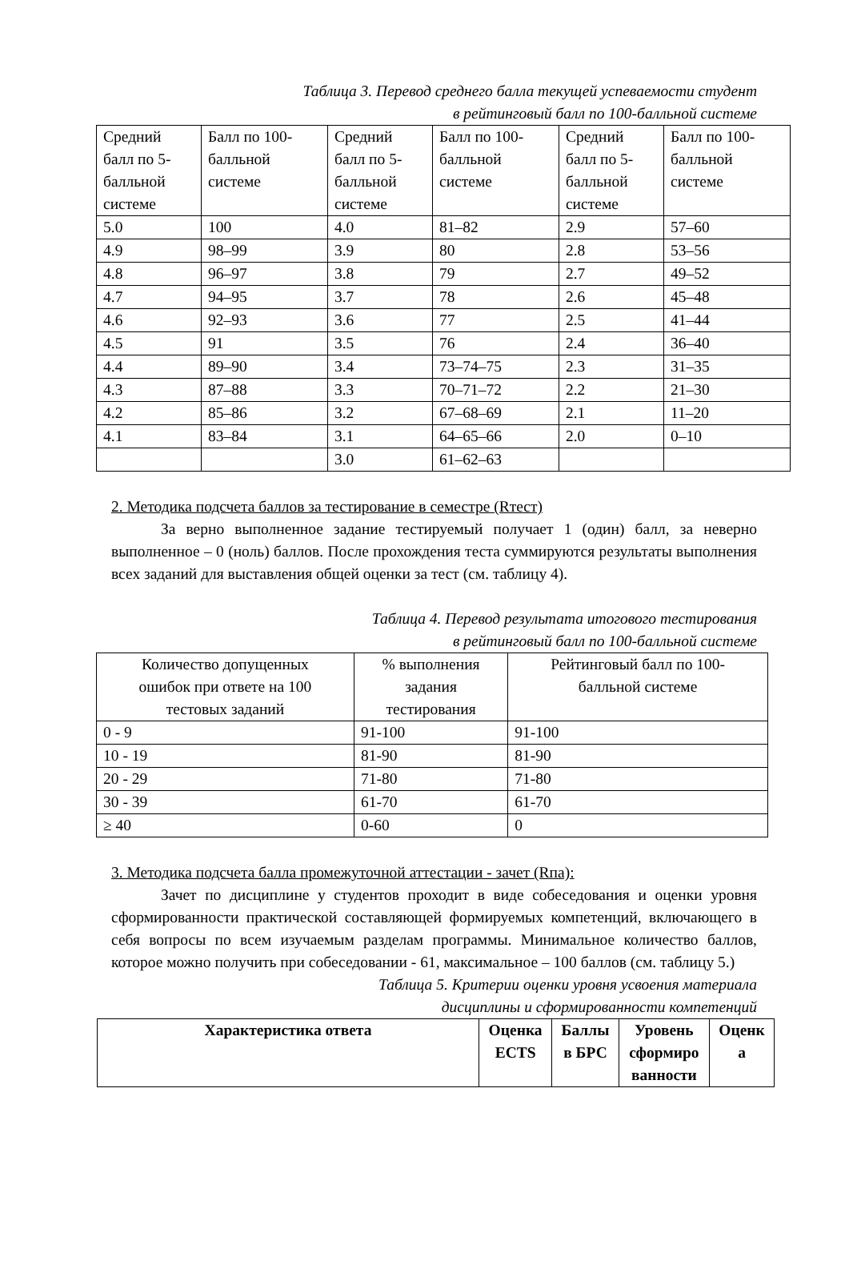Таблица 3. Перевод среднего балла текущей успеваемости студент
в рейтинговый балл по 100-балльной системе
| Средний балл по 5- балльной системе | Балл по 100- балльной системе | Средний балл по 5- балльной системе | Балл по 100- балльной системе | Средний балл по 5- балльной системе | Балл по 100- балльной системе |
| --- | --- | --- | --- | --- | --- |
| 5.0 | 100 | 4.0 | 81–82 | 2.9 | 57–60 |
| 4.9 | 98–99 | 3.9 | 80 | 2.8 | 53–56 |
| 4.8 | 96–97 | 3.8 | 79 | 2.7 | 49–52 |
| 4.7 | 94–95 | 3.7 | 78 | 2.6 | 45–48 |
| 4.6 | 92–93 | 3.6 | 77 | 2.5 | 41–44 |
| 4.5 | 91 | 3.5 | 76 | 2.4 | 36–40 |
| 4.4 | 89–90 | 3.4 | 73–74–75 | 2.3 | 31–35 |
| 4.3 | 87–88 | 3.3 | 70–71–72 | 2.2 | 21–30 |
| 4.2 | 85–86 | 3.2 | 67–68–69 | 2.1 | 11–20 |
| 4.1 | 83–84 | 3.1 | 64–65–66 | 2.0 | 0–10 |
| | | 3.0 | 61–62–63 | | |
2. Методика подсчета баллов за тестирование в семестре (Rтест)
За верно выполненное задание тестируемый получает 1 (один) балл, за неверно выполненное – 0 (ноль) баллов. После прохождения теста суммируются результаты выполнения всех заданий для выставления общей оценки за тест (см. таблицу 4).
Таблица 4. Перевод результата итогового тестирования
в рейтинговый балл по 100-балльной системе
| Количество допущенных ошибок при ответе на 100 тестовых заданий | % выполнения задания тестирования | Рейтинговый балл по 100- балльной системе |
| --- | --- | --- |
| 0 - 9 | 91-100 | 91-100 |
| 10 - 19 | 81-90 | 81-90 |
| 20 - 29 | 71-80 | 71-80 |
| 30 - 39 | 61-70 | 61-70 |
| ≥ 40 | 0-60 | 0 |
3. Методика подсчета балла промежуточной аттестации - зачет (Rпа):
Зачет по дисциплине у студентов проходит в виде собеседования и оценки уровня сформированности практической составляющей формируемых компетенций, включающего в себя вопросы по всем изучаемым разделам программы. Минимальное количество баллов, которое можно получить при собеседовании - 61, максимальное – 100 баллов (см. таблицу 5.)
Таблица 5. Критерии оценки уровня усвоения материала
дисциплины и сформированности компетенций
| Характеристика ответа | Оценка ECTS | Баллы в БРС | Уровень сформиро ванности | Оценк а |
| --- | --- | --- | --- | --- |